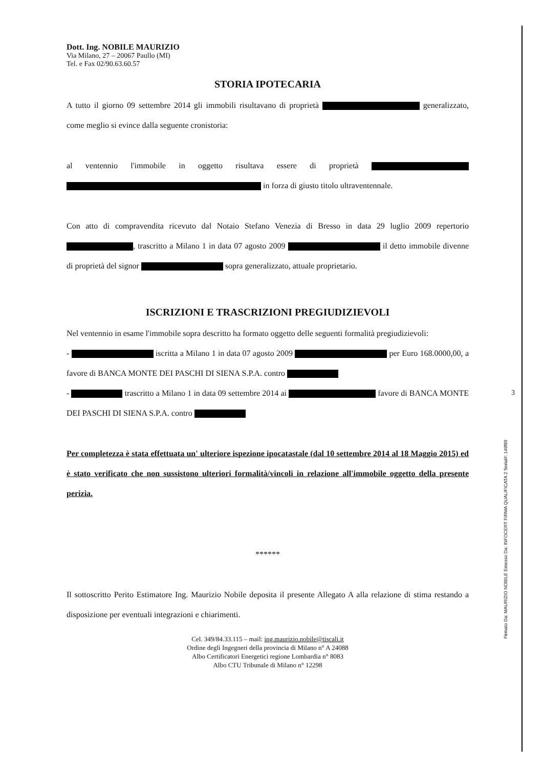3
Firmato Da: MAURIZIO NOBILE Emesso Da: INFOCERT FIRMA QUALIFICATA 2 Serial#: 149f89
Dott. Ing. NOBILE MAURIZIO
Via Milano, 27 – 20067 Paullo (MI)
Tel. e Fax 02/90.63.60.57
STORIA IPOTECARIA
A tutto il giorno 09 settembre 2014 gli immobili risultavano di proprietà generalizzato, come meglio si evince dalla seguente cronistoria:
al ventennio l'immobile in oggetto risultava essere di proprietà in forza di giusto titolo ultraventennale.
Con atto di compravendita ricevuto dal Notaio Stefano Venezia di Bresso in data 29 luglio 2009 repertorio , trascritto a Milano 1 in data 07 agosto 2009 il detto immobile divenne di proprietà del signor sopra generalizzato, attuale proprietario.
ISCRIZIONI E TRASCRIZIONI PREGIUDIZIEVOLI
Nel ventennio in esame l'immobile sopra descritto ha formato oggetto delle seguenti formalità pregiudizievoli:
- iscritta a Milano 1 in data 07 agosto 2009 per Euro 168.0000,00, a favore di BANCA MONTE DEI PASCHI DI SIENA S.P.A. contro
- trascritto a Milano 1 in data 09 settembre 2014 ai favore di BANCA MONTE DEI PASCHI DI SIENA S.P.A. contro
Per completezza è stata effettuata un' ulteriore ispezione ipocatastale (dal 10 settembre 2014 al 18 Maggio 2015) ed è stato verificato che non sussistono ulteriori formalità/vincoli in relazione all'immobile oggetto della presente perizia.
******
Il sottoscritto Perito Estimatore Ing. Maurizio Nobile deposita il presente Allegato A alla relazione di stima restando a disposizione per eventuali integrazioni e chiarimenti.
Cel. 349/84.33.115 – mail: ing.maurizio.nobile@tiscali.it
Ordine degli Ingegneri della provincia di Milano n° A 24088
Albo Certificatori Energetici regione Lombardia n° 8083
Albo CTU Tribunale di Milano n° 12298